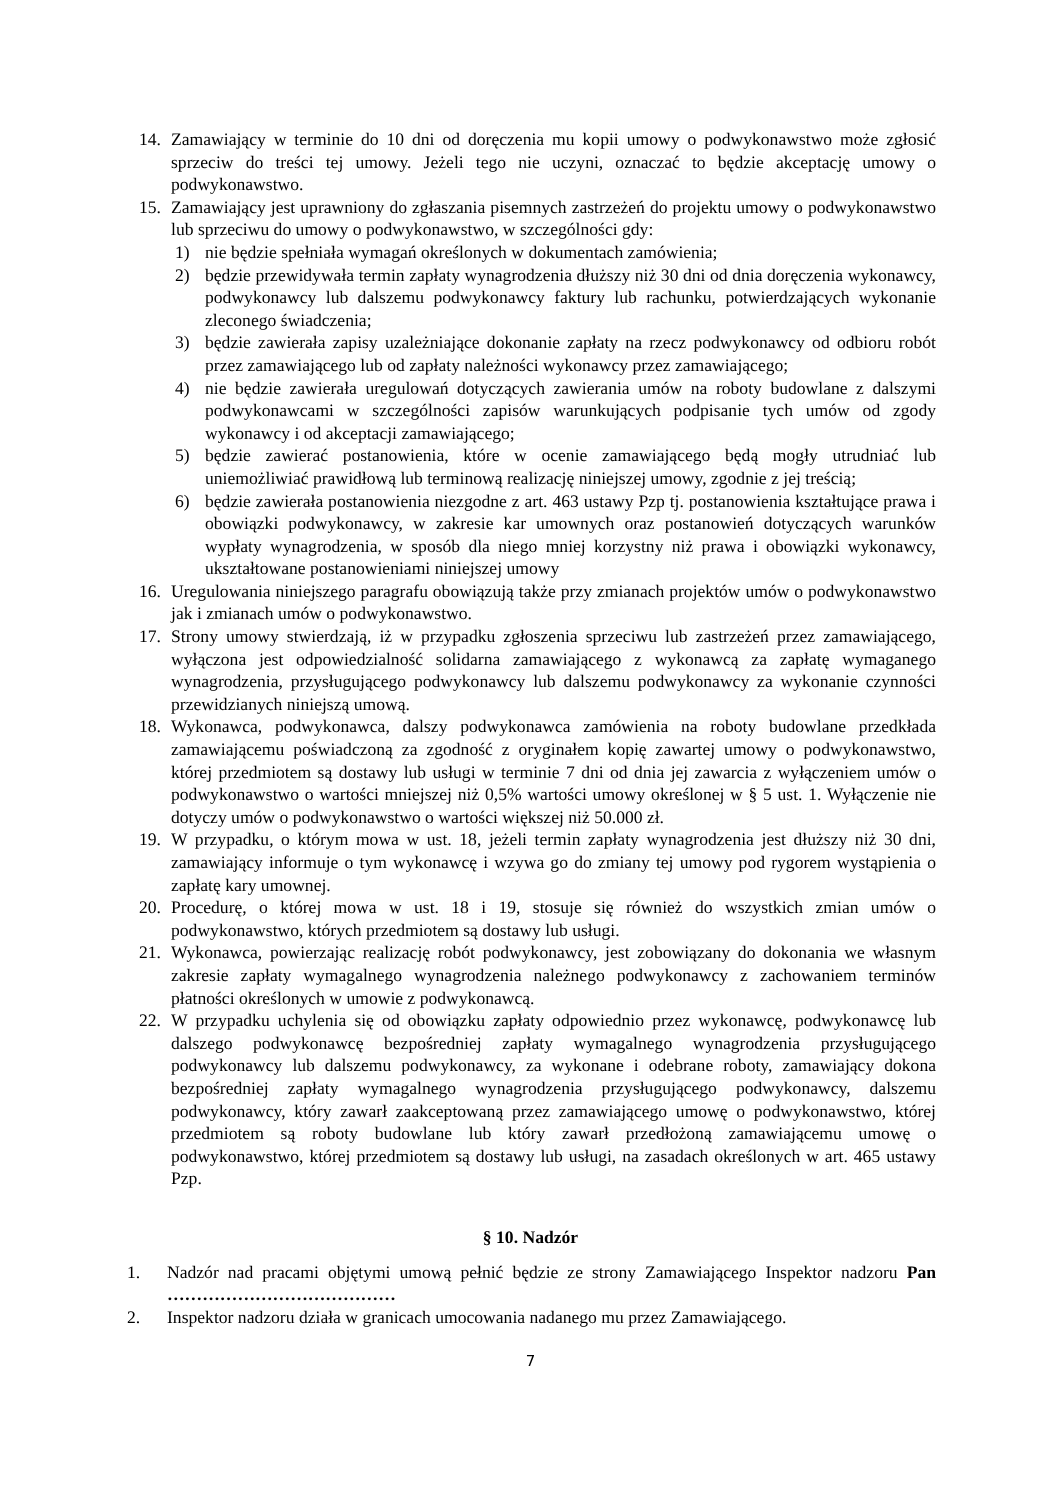14. Zamawiający w terminie do 10 dni od doręczenia mu kopii umowy o podwykonawstwo może zgłosić sprzeciw do treści tej umowy. Jeżeli tego nie uczyni, oznaczać to będzie akceptację umowy o podwykonawstwo.
15. Zamawiający jest uprawniony do zgłaszania pisemnych zastrzeżeń do projektu umowy o podwykonawstwo lub sprzeciwu do umowy o podwykonawstwo, w szczególności gdy:
1) nie będzie spełniała wymagań określonych w dokumentach zamówienia;
2) będzie przewidywała termin zapłaty wynagrodzenia dłuższy niż 30 dni od dnia doręczenia wykonawcy, podwykonawcy lub dalszemu podwykonawcy faktury lub rachunku, potwierdzających wykonanie zleconego świadczenia;
3) będzie zawierała zapisy uzależniające dokonanie zapłaty na rzecz podwykonawcy od odbioru robót przez zamawiającego lub od zapłaty należności wykonawcy przez zamawiającego;
4) nie będzie zawierała uregulowań dotyczących zawierania umów na roboty budowlane z dalszymi podwykonawcami w szczególności zapisów warunkujących podpisanie tych umów od zgody wykonawcy i od akceptacji zamawiającego;
5) będzie zawierać postanowienia, które w ocenie zamawiającego będą mogły utrudniać lub uniemożliwiać prawidłową lub terminową realizację niniejszej umowy, zgodnie z jej treścią;
6) będzie zawierała postanowienia niezgodne z art. 463 ustawy Pzp tj. postanowienia kształtujące prawa i obowiązki podwykonawcy, w zakresie kar umownych oraz postanowień dotyczących warunków wypłaty wynagrodzenia, w sposób dla niego mniej korzystny niż prawa i obowiązki wykonawcy, ukształtowane postanowieniami niniejszej umowy
16. Uregulowania niniejszego paragrafu obowiązują także przy zmianach projektów umów o podwykonawstwo jak i zmianach umów o podwykonawstwo.
17. Strony umowy stwierdzają, iż w przypadku zgłoszenia sprzeciwu lub zastrzeżeń przez zamawiającego, wyłączona jest odpowiedzialność solidarna zamawiającego z wykonawcą za zapłatę wymaganego wynagrodzenia, przysługującego podwykonawcy lub dalszemu podwykonawcy za wykonanie czynności przewidzianych niniejszą umową.
18. Wykonawca, podwykonawca, dalszy podwykonawca zamówienia na roboty budowlane przedkłada zamawiającemu poświadczoną za zgodność z oryginałem kopię zawartej umowy o podwykonawstwo, której przedmiotem są dostawy lub usługi w terminie 7 dni od dnia jej zawarcia z wyłączeniem umów o podwykonawstwo o wartości mniejszej niż 0,5% wartości umowy określonej w § 5 ust. 1. Wyłączenie nie dotyczy umów o podwykonawstwo o wartości większej niż 50.000 zł.
19. W przypadku, o którym mowa w ust. 18, jeżeli termin zapłaty wynagrodzenia jest dłuższy niż 30 dni, zamawiający informuje o tym wykonawcę i wzywa go do zmiany tej umowy pod rygorem wystąpienia o zapłatę kary umownej.
20. Procedurę, o której mowa w ust. 18 i 19, stosuje się również do wszystkich zmian umów o podwykonawstwo, których przedmiotem są dostawy lub usługi.
21. Wykonawca, powierzając realizację robót podwykonawcy, jest zobowiązany do dokonania we własnym zakresie zapłaty wymagalnego wynagrodzenia należnego podwykonawcy z zachowaniem terminów płatności określonych w umowie z podwykonawcą.
22. W przypadku uchylenia się od obowiązku zapłaty odpowiednio przez wykonawcę, podwykonawcę lub dalszego podwykonawcę bezpośredniej zapłaty wymagalnego wynagrodzenia przysługującego podwykonawcy lub dalszemu podwykonawcy, za wykonane i odebrane roboty, zamawiający dokona bezpośredniej zapłaty wymagalnego wynagrodzenia przysługującego podwykonawcy, dalszemu podwykonawcy, który zawarł zaakceptowaną przez zamawiającego umowę o podwykonawstwo, której przedmiotem są roboty budowlane lub który zawarł przedłożoną zamawiającemu umowę o podwykonawstwo, której przedmiotem są dostawy lub usługi, na zasadach określonych w art. 465 ustawy Pzp.
§ 10. Nadzór
1. Nadzór nad pracami objętymi umową pełnić będzie ze strony Zamawiającego Inspektor nadzoru Pan …………………………………
2. Inspektor nadzoru działa w granicach umocowania nadanego mu przez Zamawiającego.
7